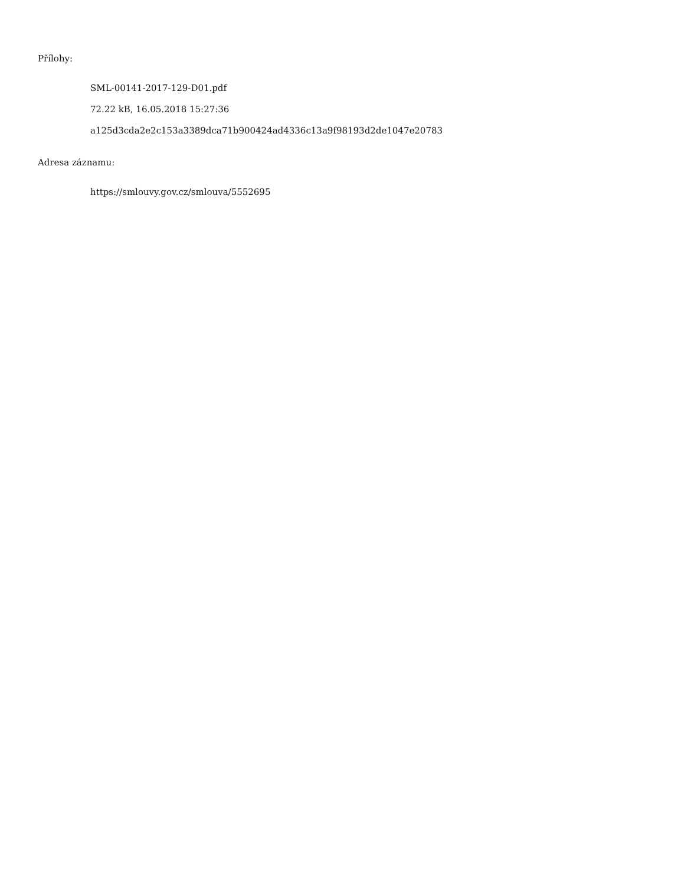Přílohy:
SML-00141-2017-129-D01.pdf
72.22 kB, 16.05.2018 15:27:36
a125d3cda2e2c153a3389dca71b900424ad4336c13a9f98193d2de1047e20783
Adresa záznamu:
https://smlouvy.gov.cz/smlouva/5552695